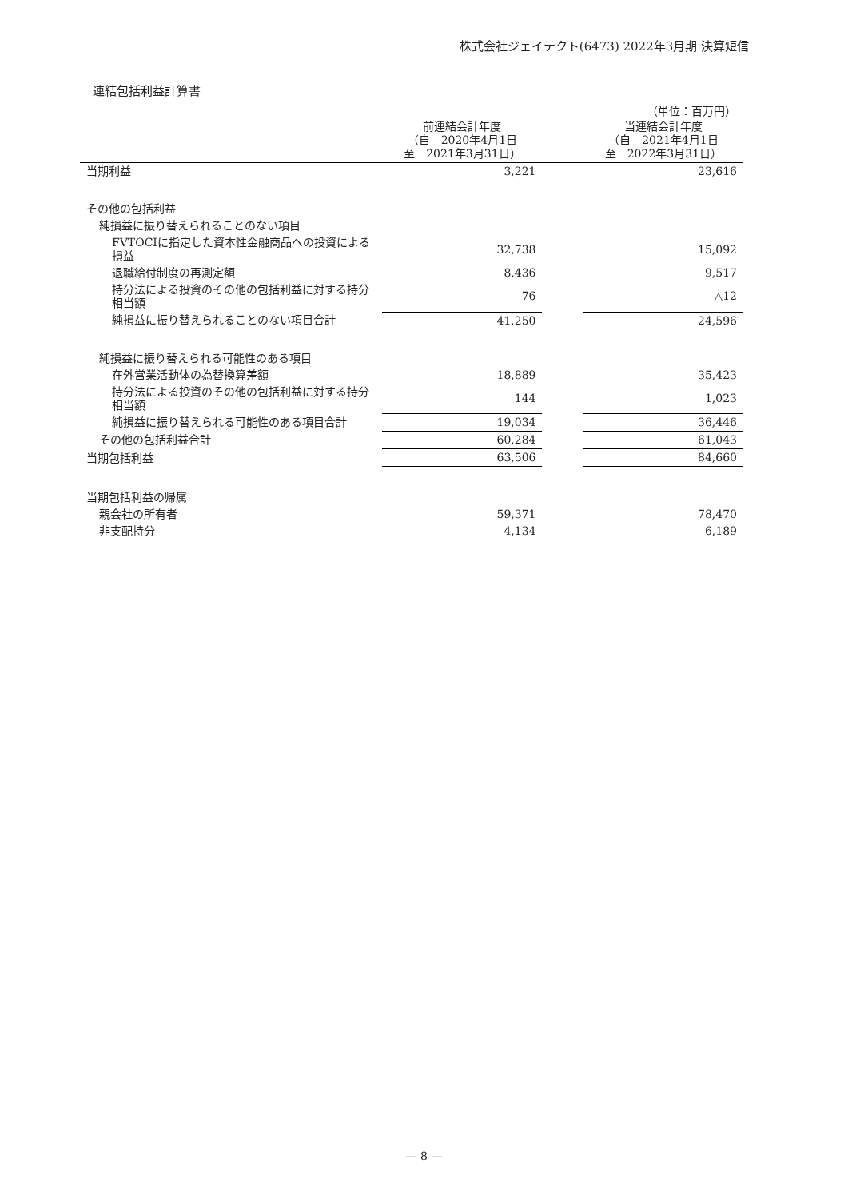株式会社ジェイテクト(6473) 2022年3月期 決算短信
連結包括利益計算書
（単位：百万円）
| | 前連結会計年度 （自 2020年4月1日 至 2021年3月31日） | | 当連結会計年度 （自 2021年4月1日 至 2022年3月31日） |
| --- | --- | --- | --- |
| 当期利益 | 3,221 | | 23,616 |
| その他の包括利益 | | | |
| 純損益に振り替えられることのない項目 | | | |
| FVTOCIに指定した資本性金融商品への投資による損益 | 32,738 | | 15,092 |
| 退職給付制度の再測定額 | 8,436 | | 9,517 |
| 持分法による投資のその他の包括利益に対する持分相当額 | 76 | | △12 |
| 純損益に振り替えられることのない項目合計 | 41,250 | | 24,596 |
| 純損益に振り替えられる可能性のある項目 | | | |
| 在外営業活動体の為替換算差額 | 18,889 | | 35,423 |
| 持分法による投資のその他の包括利益に対する持分相当額 | 144 | | 1,023 |
| 純損益に振り替えられる可能性のある項目合計 | 19,034 | | 36,446 |
| その他の包括利益合計 | 60,284 | | 61,043 |
| 当期包括利益 | 63,506 | | 84,660 |
| 当期包括利益の帰属 | | | |
| 親会社の所有者 | 59,371 | | 78,470 |
| 非支配持分 | 4,134 | | 6,189 |
— 8 —